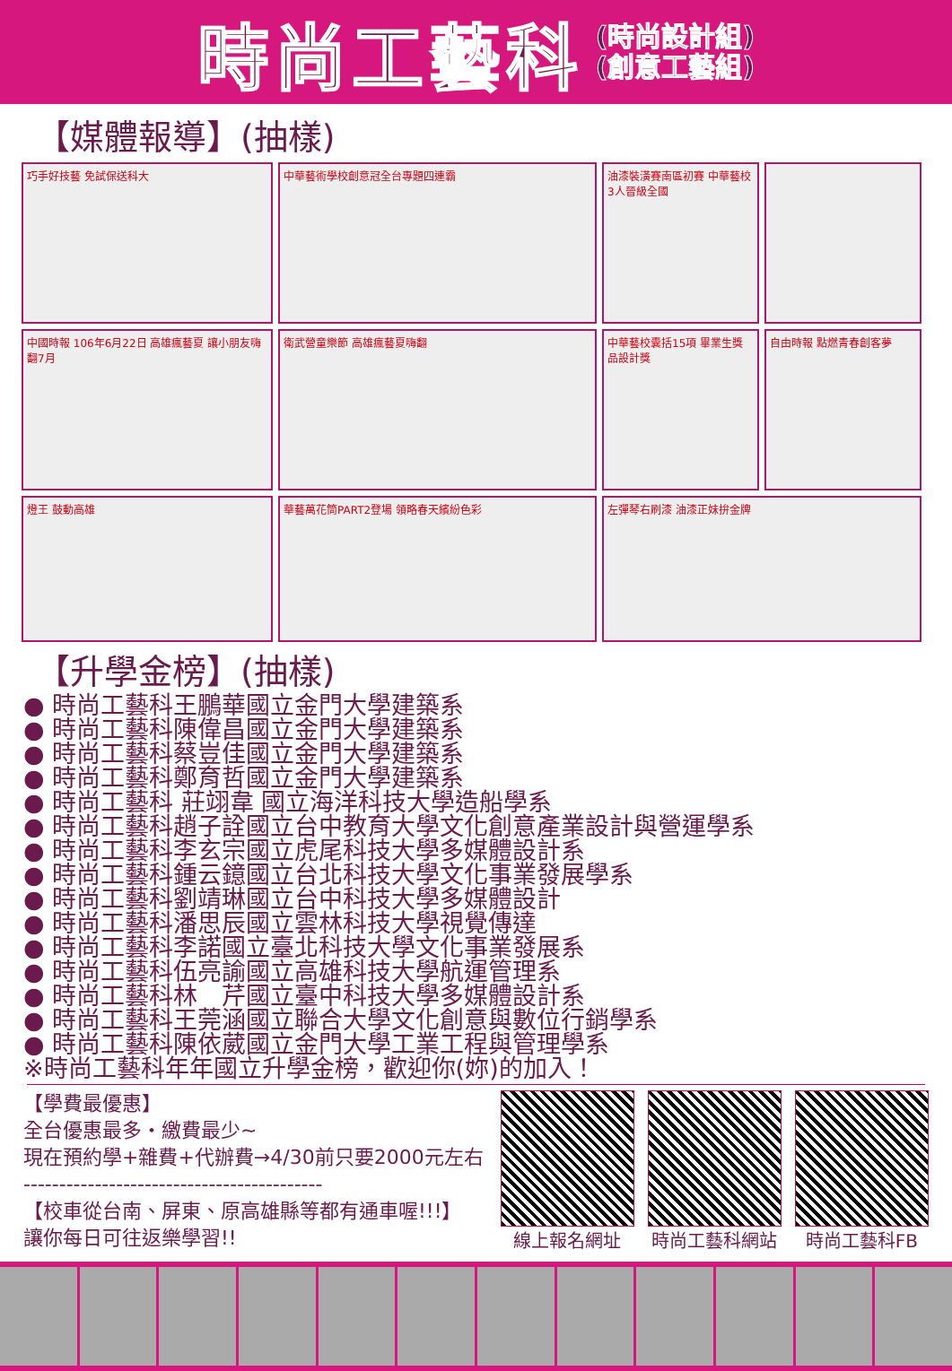時尚工藝科
(時尚設計組)
(創意工藝組)
【媒體報導】(抽樣)
巧手好技藝 免試保送科大
中華藝術學校創意冠全台專題四連霸
油漆裝潢賽南區初賽 中華藝校3人晉級全國
中國時報 106年6月22日 高雄瘋藝夏 讓小朋友嗨翻7月
衛武營童樂節 高雄瘋藝夏嗨翻
中華藝校囊括15項 畢業生獎品設計獎
自由時報 點燃青春創客夢
燈王 鼓動高雄
華藝萬花筒PART2登場 領略春天繽紛色彩
左彈琴右刷漆 油漆正妹拚金牌
【升學金榜】(抽樣)
● 時尚工藝科王鵬華國立金門大學建築系
● 時尚工藝科陳偉昌國立金門大學建築系
● 時尚工藝科蔡豈佳國立金門大學建築系
● 時尚工藝科鄭育哲國立金門大學建築系
● 時尚工藝科 莊翊韋 國立海洋科技大學造船學系
● 時尚工藝科趙子詮國立台中教育大學文化創意產業設計與營運學系
● 時尚工藝科李玄宗國立虎尾科技大學多媒體設計系
● 時尚工藝科鍾云鐿國立台北科技大學文化事業發展學系
● 時尚工藝科劉靖琳國立台中科技大學多媒體設計
● 時尚工藝科潘思辰國立雲林科技大學視覺傳達
● 時尚工藝科李諾國立臺北科技大學文化事業發展系
● 時尚工藝科伍亮諭國立高雄科技大學航運管理系
● 時尚工藝科林　芹國立臺中科技大學多媒體設計系
● 時尚工藝科王莞涵國立聯合大學文化創意與數位行銷學系
● 時尚工藝科陳依葳國立金門大學工業工程與管理學系
※時尚工藝科年年國立升學金榜，歡迎你(妳)的加入！
【學費最優惠】
全台優惠最多・繳費最少~
現在預約學+雜費+代辦費→4/30前只要2000元左右
------------------------------------------
【校車從台南、屏東、原高雄縣等都有通車喔!!!】
讓你每日可往返樂學習!!
線上報名網址 時尚工藝科網站 時尚工藝科FB